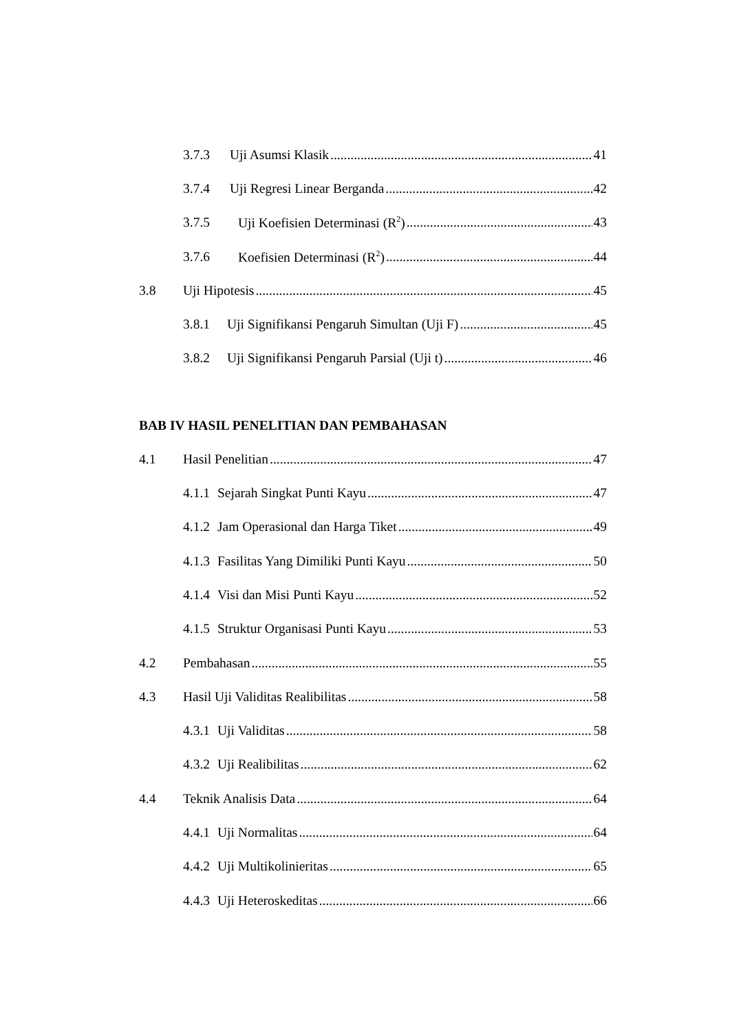3.7.3 Uji Asumsi Klasik 41
3.7.4 Uji Regresi Linear Berganda 42
3.7.5 Uji Koefisien Determinasi (R<sup>2</sup>) 43
3.7.6 Koefisien Determinasi (R<sup>2</sup>) 44
3.8 Uji Hipotesis 45
3.8.1 Uji Signifikansi Pengaruh Simultan (Uji F) 45
3.8.2 Uji Signifikansi Pengaruh Parsial (Uji t) 46
BAB IV HASIL PENELITIAN DAN PEMBAHASAN
4.1 Hasil Penelitian 47
4.1.1 Sejarah Singkat Punti Kayu 47
4.1.2 Jam Operasional dan Harga Tiket 49
4.1.3 Fasilitas Yang Dimiliki Punti Kayu 50
4.1.4 Visi dan Misi Punti Kayu 52
4.1.5 Struktur Organisasi Punti Kayu 53
4.2 Pembahasan 55
4.3 Hasil Uji Validitas Realibilitas 58
4.3.1 Uji Validitas 58
4.3.2 Uji Realibilitas 62
4.4 Teknik Analisis Data 64
4.4.1 Uji Normalitas 64
4.4.2 Uji Multikolinieritas 65
4.4.3 Uji Heteroskeditas 66